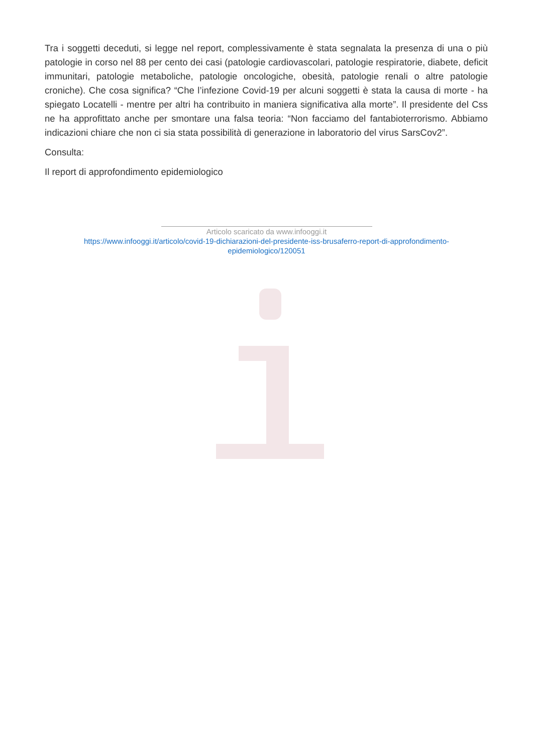Tra i soggetti deceduti, si legge nel report, complessivamente è stata segnalata la presenza di una o più patologie in corso nel 88 per cento dei casi (patologie cardiovascolari, patologie respiratorie, diabete, deficit immunitari, patologie metaboliche, patologie oncologiche, obesità, patologie renali o altre patologie croniche). Che cosa significa? “Che l’infezione Covid-19 per alcuni soggetti è stata la causa di morte - ha spiegato Locatelli - mentre per altri ha contribuito in maniera significativa alla morte”. Il presidente del Css ne ha approfittato anche per smontare una falsa teoria: “Non facciamo del fantabioterrorismo. Abbiamo indicazioni chiare che non ci sia stata possibilità di generazione in laboratorio del virus SarsCov2”.
Consulta:
Il report di approfondimento epidemiologico
Articolo scaricato da www.infooggi.it
https://www.infooggi.it/articolo/covid-19-dichiarazioni-del-presidente-iss-brusaferro-report-di-approfondimento-
epidemiologico/120051